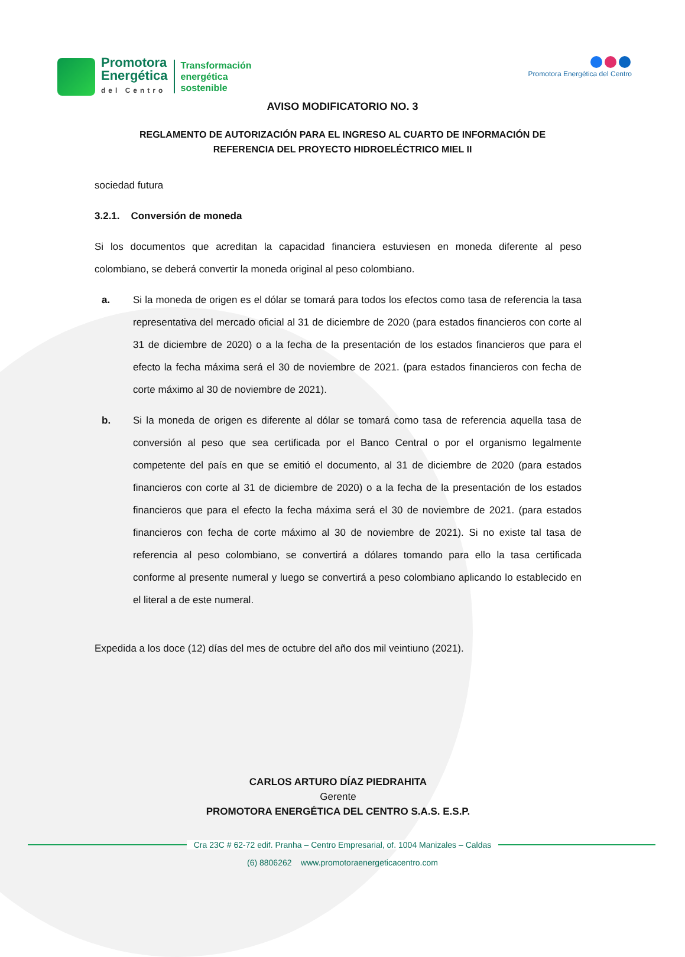Promotora
Energética
del Centro
Transformación
energética
sostenible
Promotora Energética del Centro
AVISO MODIFICATORIO NO. 3
REGLAMENTO DE AUTORIZACIÓN PARA EL INGRESO AL CUARTO DE INFORMACIÓN DE
REFERENCIA DEL PROYECTO HIDROELÉCTRICO MIEL II
sociedad futura
3.2.1. Conversión de moneda
Si los documentos que acreditan la capacidad financiera estuviesen en moneda diferente al peso colombiano, se deberá convertir la moneda original al peso colombiano.
a. Si la moneda de origen es el dólar se tomará para todos los efectos como tasa de referencia la tasa representativa del mercado oficial al 31 de diciembre de 2020 (para estados financieros con corte al 31 de diciembre de 2020) o a la fecha de la presentación de los estados financieros que para el efecto la fecha máxima será el 30 de noviembre de 2021. (para estados financieros con fecha de corte máximo al 30 de noviembre de 2021).
b. Si la moneda de origen es diferente al dólar se tomará como tasa de referencia aquella tasa de conversión al peso que sea certificada por el Banco Central o por el organismo legalmente competente del país en que se emitió el documento, al 31 de diciembre de 2020 (para estados financieros con corte al 31 de diciembre de 2020) o a la fecha de la presentación de los estados financieros que para el efecto la fecha máxima será el 30 de noviembre de 2021. (para estados financieros con fecha de corte máximo al 30 de noviembre de 2021). Si no existe tal tasa de referencia al peso colombiano, se convertirá a dólares tomando para ello la tasa certificada conforme al presente numeral y luego se convertirá a peso colombiano aplicando lo establecido en el literal a de este numeral.
Expedida a los doce (12) días del mes de octubre del año dos mil veintiuno (2021).
CARLOS ARTURO DÍAZ PIEDRAHITA
Gerente
PROMOTORA ENERGÉTICA DEL CENTRO S.A.S. E.S.P.
Cra 23C # 62-72 edif. Pranha – Centro Empresarial, of. 1004 Manizales – Caldas
(6) 8806262 www.promotoraenergeticacentro.com